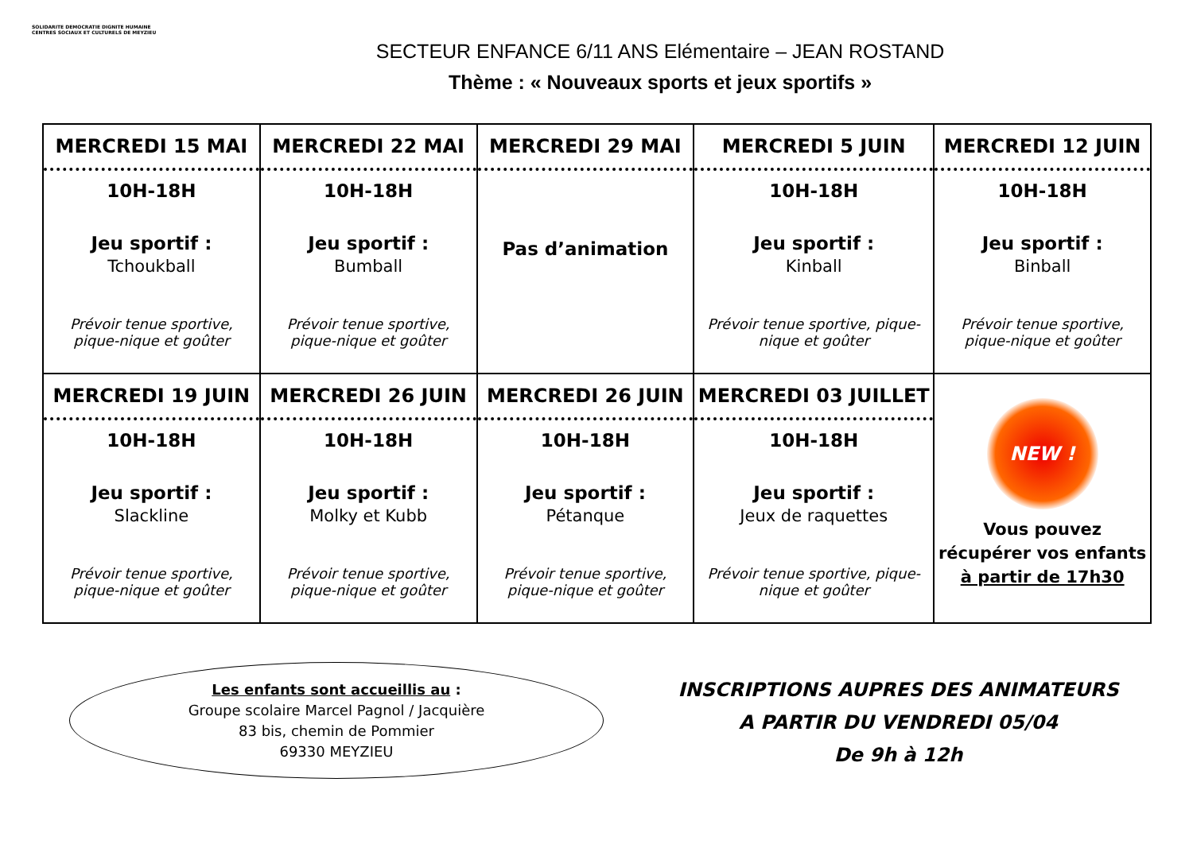SOLIDARITE DEMOCRATIE DIGNITE HUMAINE
CENTRES SOCIAUX ET CULTURELS DE MEYZIEU
SECTEUR ENFANCE 6/11 ANS Elémentaire – JEAN ROSTAND
Thème : « Nouveaux sports et jeux sportifs »
| MERCREDI 15 MAI 10H-18H Jeu sportif : Tchoukball Prévoir tenue sportive, pique-nique et goûter | MERCREDI 22 MAI 10H-18H Jeu sportif : Bumball Prévoir tenue sportive, pique-nique et goûter | MERCREDI 29 MAI Pas d’animation | MERCREDI 5 JUIN 10H-18H Jeu sportif : Kinball Prévoir tenue sportive, pique-nique et goûter | MERCREDI 12 JUIN 10H-18H Jeu sportif : Binball Prévoir tenue sportive, pique-nique et goûter |
| MERCREDI 19 JUIN 10H-18H Jeu sportif : Slackline Prévoir tenue sportive, pique-nique et goûter | MERCREDI 26 JUIN 10H-18H Jeu sportif : Molky et Kubb Prévoir tenue sportive, pique-nique et goûter | MERCREDI 26 JUIN 10H-18H Jeu sportif : Pétanque Prévoir tenue sportive, pique-nique et goûter | MERCREDI 03 JUILLET 10H-18H Jeu sportif : Jeux de raquettes Prévoir tenue sportive, pique-nique et goûter | NEW ! Vous pouvez récupérer vos enfants à partir de 17h30 |
Les enfants sont accueillis au :
Groupe scolaire Marcel Pagnol / Jacquière
83 bis, chemin de Pommier
69330 MEYZIEU
INSCRIPTIONS AUPRES DES ANIMATEURS
A PARTIR DU VENDREDI 05/04
De 9h à 12h